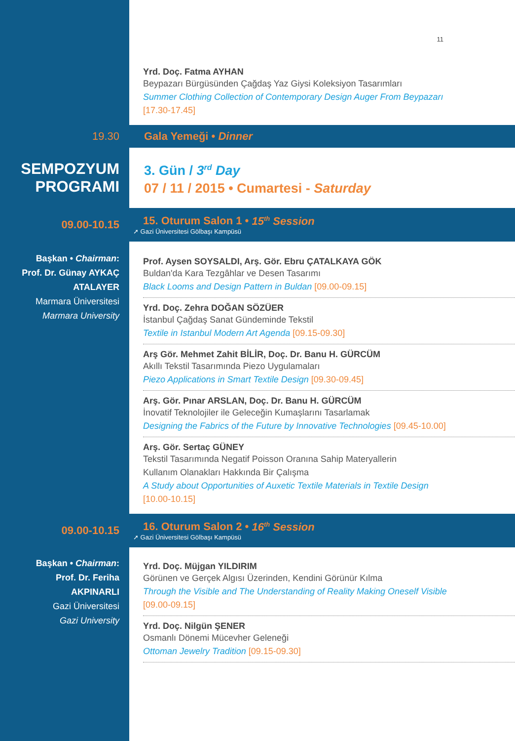11
Yrd. Doç. Fatma AYHAN
Beypazarı Bürgüsünden Çağdaş Yaz Giysi Koleksiyon Tasarımları
Summer Clothing Collection of Contemporary Design Auger From Beypazarı
[17.30-17.45]
19.30 Gala Yemeği • Dinner
SEMPOZYUM
PROGRAMI
3. Gün / 3<sup>rd</sup> Day
07 / 11 / 2015 • Cumartesi - Saturday
09.00-10.15
15. Oturum Salon 1 • 15<sup>th</sup> Session
➚ Gazi Üniversitesi Gölbaşı Kampüsü
Başkan • Chairman:
Prof. Dr. Günay AYKAÇ ATALAYER
Marmara Üniversitesi
Marmara University
Prof. Aysen SOYSALDI, Arş. Gör. Ebru ÇATALKAYA GÖK
Buldan'da Kara Tezgâhlar ve Desen Tasarımı
Black Looms and Design Pattern in Buldan [09.00-09.15]
Yrd. Doç. Zehra DOĞAN SÖZÜER
İstanbul Çağdaş Sanat Gündeminde Tekstil
Textile in Istanbul Modern Art Agenda [09.15-09.30]
Arş Gör. Mehmet Zahit BİLİR, Doç. Dr. Banu H. GÜRCÜM
Akıllı Tekstil Tasarımında Piezo Uygulamaları
Piezo Applications in Smart Textile Design [09.30-09.45]
Arş. Gör. Pınar ARSLAN, Doç. Dr. Banu H. GÜRCÜM
İnovatif Teknolojiler ile Geleceğin Kumaşlarını Tasarlamak
Designing the Fabrics of the Future by Innovative Technologies [09.45-10.00]
Arş. Gör. Sertaç GÜNEY
Tekstil Tasarımında Negatif Poisson Oranına Sahip Materyallerin
Kullanım Olanakları Hakkında Bir Çalışma
A Study about Opportunities of Auxetic Textile Materials in Textile Design
[10.00-10.15]
09.00-10.15
16. Oturum Salon 2 • 16<sup>th</sup> Session
➚ Gazi Üniversitesi Gölbaşı Kampüsü
Başkan • Chairman:
Prof. Dr. Feriha
AKPINARLI
Gazi Üniversitesi
Gazi University
Yrd. Doç. Müjgan YILDIRIM
Görünen ve Gerçek Algısı Üzerinden, Kendini Görünür Kılma
Through the Visible and The Understanding of Reality Making Oneself Visible
[09.00-09.15]
Yrd. Doç. Nilgün ŞENER
Osmanlı Dönemi Mücevher Geleneği
Ottoman Jewelry Tradition [09.15-09.30]